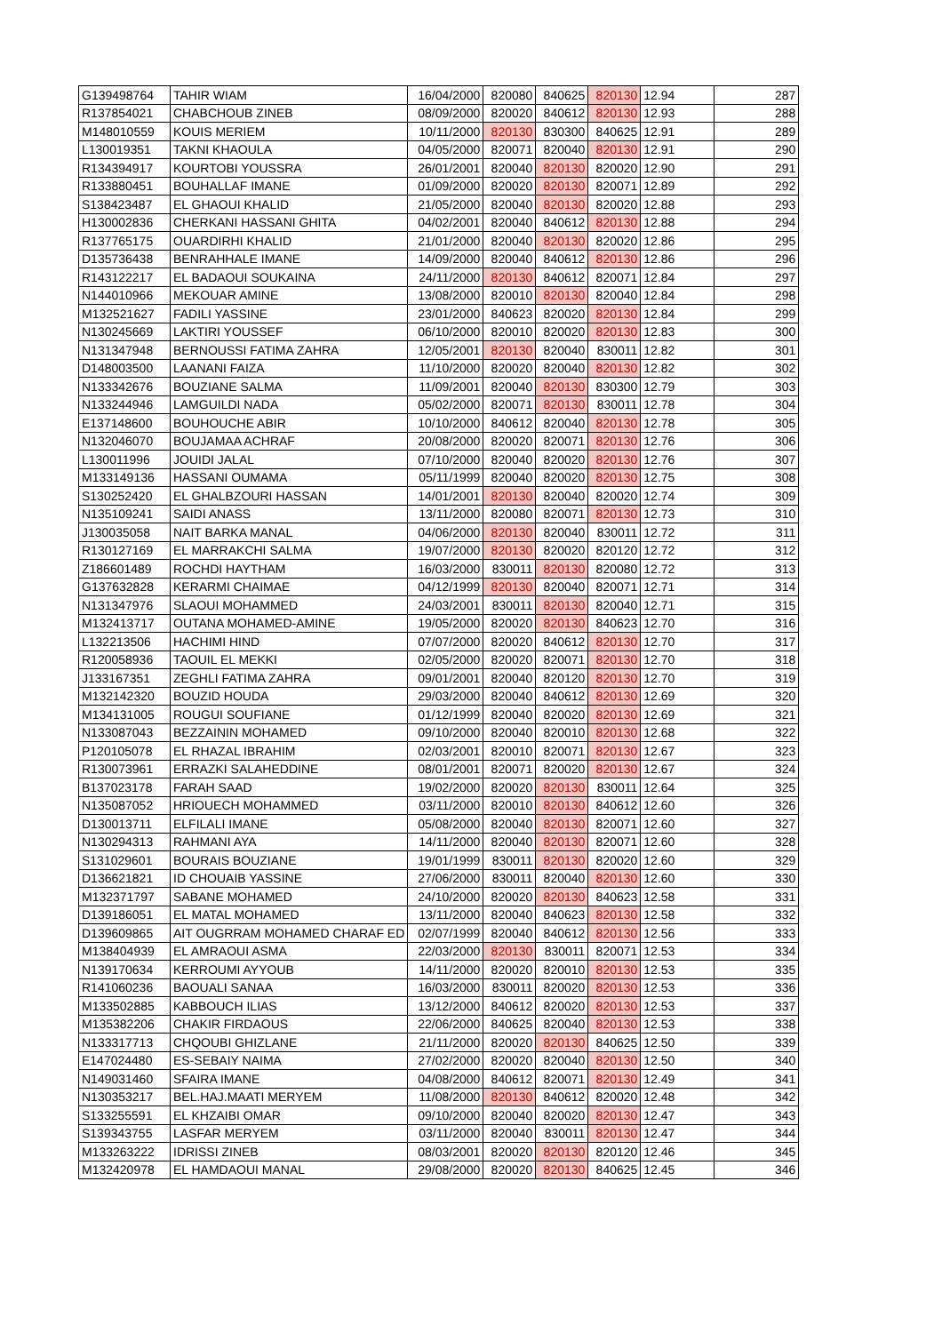| G139498764 | TAHIR WIAM | 16/04/2000 | 820080 | 840625 | 820130 | 12.94 | 287 |
| R137854021 | CHABCHOUB ZINEB | 08/09/2000 | 820020 | 840612 | 820130 | 12.93 | 288 |
| M148010559 | KOUIS MERIEM | 10/11/2000 | 820130 | 830300 | 840625 | 12.91 | 289 |
| L130019351 | TAKNI KHAOULA | 04/05/2000 | 820071 | 820040 | 820130 | 12.91 | 290 |
| R134394917 | KOURTOBI YOUSSRA | 26/01/2001 | 820040 | 820130 | 820020 | 12.90 | 291 |
| R133880451 | BOUHALLAF IMANE | 01/09/2000 | 820020 | 820130 | 820071 | 12.89 | 292 |
| S138423487 | EL GHAOUI KHALID | 21/05/2000 | 820040 | 820130 | 820020 | 12.88 | 293 |
| H130002836 | CHERKANI HASSANI GHITA | 04/02/2001 | 820040 | 840612 | 820130 | 12.88 | 294 |
| R137765175 | OUARDIRHI KHALID | 21/01/2000 | 820040 | 820130 | 820020 | 12.86 | 295 |
| D135736438 | BENRAHHALE IMANE | 14/09/2000 | 820040 | 840612 | 820130 | 12.86 | 296 |
| R143122217 | EL BADAOUI SOUKAINA | 24/11/2000 | 820130 | 840612 | 820071 | 12.84 | 297 |
| N144010966 | MEKOUAR AMINE | 13/08/2000 | 820010 | 820130 | 820040 | 12.84 | 298 |
| M132521627 | FADILI YASSINE | 23/01/2000 | 840623 | 820020 | 820130 | 12.84 | 299 |
| N130245669 | LAKTIRI YOUSSEF | 06/10/2000 | 820010 | 820020 | 820130 | 12.83 | 300 |
| N131347948 | BERNOUSSI FATIMA ZAHRA | 12/05/2001 | 820130 | 820040 | 830011 | 12.82 | 301 |
| D148003500 | LAANANI FAIZA | 11/10/2000 | 820020 | 820040 | 820130 | 12.82 | 302 |
| N133342676 | BOUZIANE SALMA | 11/09/2001 | 820040 | 820130 | 830300 | 12.79 | 303 |
| N133244946 | LAMGUILDI NADA | 05/02/2000 | 820071 | 820130 | 830011 | 12.78 | 304 |
| E137148600 | BOUHOUCHE ABIR | 10/10/2000 | 840612 | 820040 | 820130 | 12.78 | 305 |
| N132046070 | BOUJAMAA ACHRAF | 20/08/2000 | 820020 | 820071 | 820130 | 12.76 | 306 |
| L130011996 | JOUIDI JALAL | 07/10/2000 | 820040 | 820020 | 820130 | 12.76 | 307 |
| M133149136 | HASSANI OUMAMA | 05/11/1999 | 820040 | 820020 | 820130 | 12.75 | 308 |
| S130252420 | EL GHALBZOURI HASSAN | 14/01/2001 | 820130 | 820040 | 820020 | 12.74 | 309 |
| N135109241 | SAIDI ANASS | 13/11/2000 | 820080 | 820071 | 820130 | 12.73 | 310 |
| J130035058 | NAIT BARKA MANAL | 04/06/2000 | 820130 | 820040 | 830011 | 12.72 | 311 |
| R130127169 | EL MARRAKCHI SALMA | 19/07/2000 | 820130 | 820020 | 820120 | 12.72 | 312 |
| Z186601489 | ROCHDI HAYTHAM | 16/03/2000 | 830011 | 820130 | 820080 | 12.72 | 313 |
| G137632828 | KERARMI CHAIMAE | 04/12/1999 | 820130 | 820040 | 820071 | 12.71 | 314 |
| N131347976 | SLAOUI MOHAMMED | 24/03/2001 | 830011 | 820130 | 820040 | 12.71 | 315 |
| M132413717 | OUTANA MOHAMED-AMINE | 19/05/2000 | 820020 | 820130 | 840623 | 12.70 | 316 |
| L132213506 | HACHIMI HIND | 07/07/2000 | 820020 | 840612 | 820130 | 12.70 | 317 |
| R120058936 | TAOUIL EL MEKKI | 02/05/2000 | 820020 | 820071 | 820130 | 12.70 | 318 |
| J133167351 | ZEGHLI FATIMA ZAHRA | 09/01/2001 | 820040 | 820120 | 820130 | 12.70 | 319 |
| M132142320 | BOUZID HOUDA | 29/03/2000 | 820040 | 840612 | 820130 | 12.69 | 320 |
| M134131005 | ROUGUI SOUFIANE | 01/12/1999 | 820040 | 820020 | 820130 | 12.69 | 321 |
| N133087043 | BEZZAININ MOHAMED | 09/10/2000 | 820040 | 820010 | 820130 | 12.68 | 322 |
| P120105078 | EL RHAZAL IBRAHIM | 02/03/2001 | 820010 | 820071 | 820130 | 12.67 | 323 |
| R130073961 | ERRAZKI SALAHEDDINE | 08/01/2001 | 820071 | 820020 | 820130 | 12.67 | 324 |
| B137023178 | FARAH SAAD | 19/02/2000 | 820020 | 820130 | 830011 | 12.64 | 325 |
| N135087052 | HRIOUECH MOHAMMED | 03/11/2000 | 820010 | 820130 | 840612 | 12.60 | 326 |
| D130013711 | ELFILALI IMANE | 05/08/2000 | 820040 | 820130 | 820071 | 12.60 | 327 |
| N130294313 | RAHMANI AYA | 14/11/2000 | 820040 | 820130 | 820071 | 12.60 | 328 |
| S131029601 | BOURAIS BOUZIANE | 19/01/1999 | 830011 | 820130 | 820020 | 12.60 | 329 |
| D136621821 | ID CHOUAIB YASSINE | 27/06/2000 | 830011 | 820040 | 820130 | 12.60 | 330 |
| M132371797 | SABANE MOHAMED | 24/10/2000 | 820020 | 820130 | 840623 | 12.58 | 331 |
| D139186051 | EL MATAL MOHAMED | 13/11/2000 | 820040 | 840623 | 820130 | 12.58 | 332 |
| D139609865 | AIT OUGRRAM MOHAMED CHARAF ED | 02/07/1999 | 820040 | 840612 | 820130 | 12.56 | 333 |
| M138404939 | EL AMRAOUI ASMA | 22/03/2000 | 820130 | 830011 | 820071 | 12.53 | 334 |
| N139170634 | KERROUMI AYYOUB | 14/11/2000 | 820020 | 820010 | 820130 | 12.53 | 335 |
| R141060236 | BAOUALI SANAA | 16/03/2000 | 830011 | 820020 | 820130 | 12.53 | 336 |
| M133502885 | KABBOUCH ILIAS | 13/12/2000 | 840612 | 820020 | 820130 | 12.53 | 337 |
| M135382206 | CHAKIR FIRDAOUS | 22/06/2000 | 840625 | 820040 | 820130 | 12.53 | 338 |
| N133317713 | CHQOUBI GHIZLANE | 21/11/2000 | 820020 | 820130 | 840625 | 12.50 | 339 |
| E147024480 | ES-SEBAIY NAIMA | 27/02/2000 | 820020 | 820040 | 820130 | 12.50 | 340 |
| N149031460 | SFAIRA IMANE | 04/08/2000 | 840612 | 820071 | 820130 | 12.49 | 341 |
| N130353217 | BEL.HAJ.MAATI MERYEM | 11/08/2000 | 820130 | 840612 | 820020 | 12.48 | 342 |
| S133255591 | EL KHZAIBI OMAR | 09/10/2000 | 820040 | 820020 | 820130 | 12.47 | 343 |
| S139343755 | LASFAR MERYEM | 03/11/2000 | 820040 | 830011 | 820130 | 12.47 | 344 |
| M133263222 | IDRISSI ZINEB | 08/03/2001 | 820020 | 820130 | 820120 | 12.46 | 345 |
| M132420978 | EL HAMDAOUI MANAL | 29/08/2000 | 820020 | 820130 | 840625 | 12.45 | 346 |